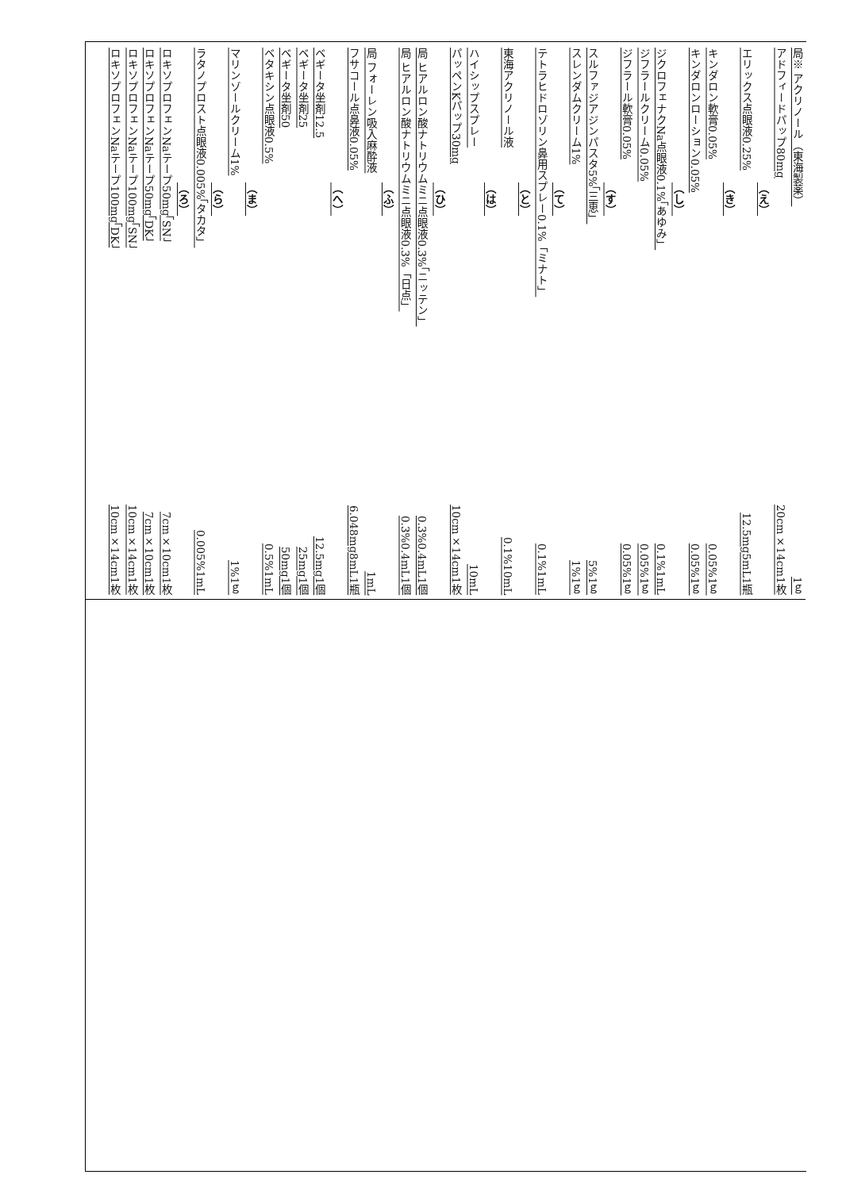局※ アクリノール（東海製薬） 1ｇ
アドフィードパップ80mg 20cm×14cm1枚
（え）
エリックス点眼液0.25% 12.5mg5mL1瓶
（き）
キンダロン軟膏0.05% 0.05%1ｇ
キンダロンローション0.05% 0.05%1ｇ
（し）
ジクロフェナクNa点眼液0.1%「あゆみ」 0.1%1mL
ジフラールクリーム0.05% 0.05%1ｇ
ジフラール軟膏0.05% 0.05%1ｇ
（す）
スルファジアジンパスタ5%「三恵」 5%1ｇ
スレンダムクリーム1% 1%1ｇ
（て）
テトラヒドロゾリン鼻用スプレー0.1%「ミナト」 0.1%1mL
（と）
東海アクリノール液 0.1%10mL
（は）
ハイシップスプレー 10mL
パッペンKパップ30mg 10cm×14cm1枚
（ひ）
局 ヒアルロン酸ナトリウムミニ点眼液0.3%「ニッテン」 0.3%0.4mL1個
局 ヒアルロン酸ナトリウムミニ点眼液0.3%「日点」 0.3%0.4mL1個
（ふ）
局 フォーレン吸入麻酔液 1mL
フサコール点鼻液0.05% 6.048mg8mL1瓶
（へ）
ベギータ坐剤12.5 12.5mg1個
ベギータ坐剤25 25mg1個
ベギータ坐剤50 50mg1個
ベタキシン点眼液0.5% 0.5%1mL
（ま）
マリンゾールクリーム1% 1%1ｇ
（ら）
ラタノプロスト点眼液0.005%「タカタ」 0.005%1mL
（ろ）
ロキソプロフェンNaテープ50mg「SN」 7cm×10cm1枚
ロキソプロフェンNaテープ50mg「DK」 7cm×10cm1枚
ロキソプロフェンNaテープ100mg「SN」 10cm×14cm1枚
ロキソプロフェンNaテープ100mg「DK」 10cm×14cm1枚